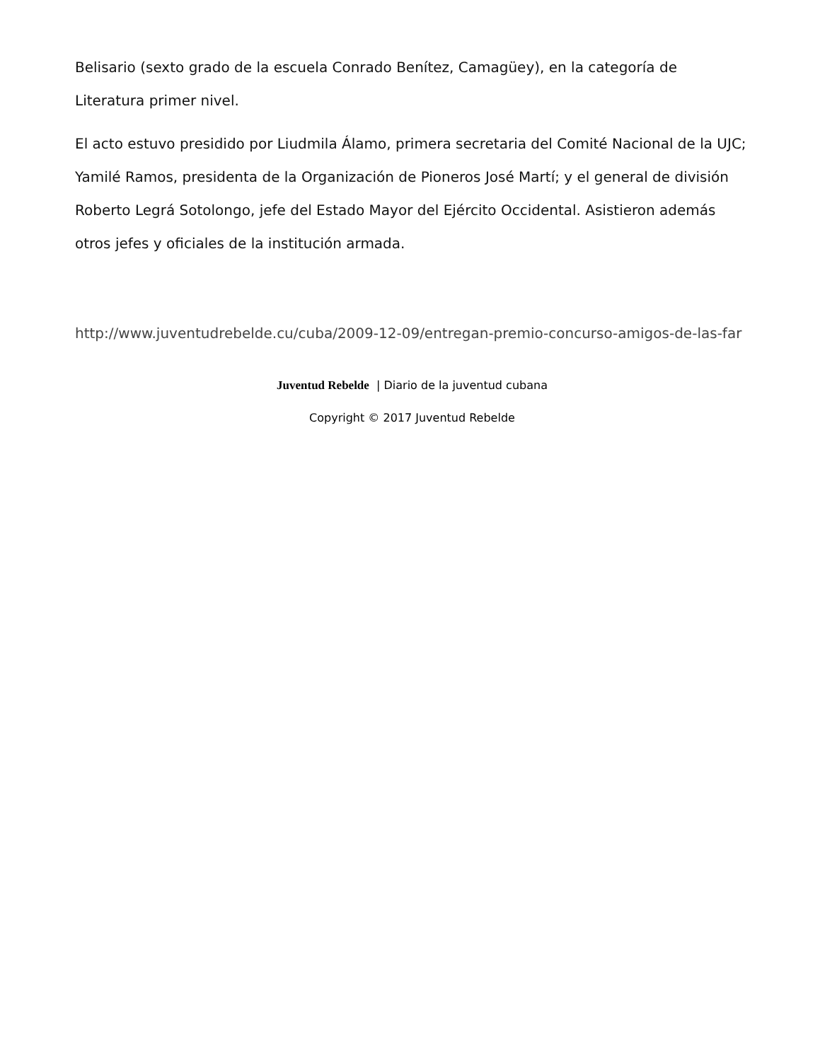Belisario (sexto grado de la escuela Conrado Benítez, Camagüey), en la categoría de Literatura primer nivel.
El acto estuvo presidido por Liudmila Álamo, primera secretaria del Comité Nacional de la UJC; Yamilé Ramos, presidenta de la Organización de Pioneros José Martí; y el general de división Roberto Legrá Sotolongo, jefe del Estado Mayor del Ejército Occidental. Asistieron además otros jefes y oficiales de la institución armada.
http://www.juventudrebelde.cu/cuba/2009-12-09/entregan-premio-concurso-amigos-de-las-far
Juventud Rebelde | Diario de la juventud cubana
Copyright © 2017 Juventud Rebelde